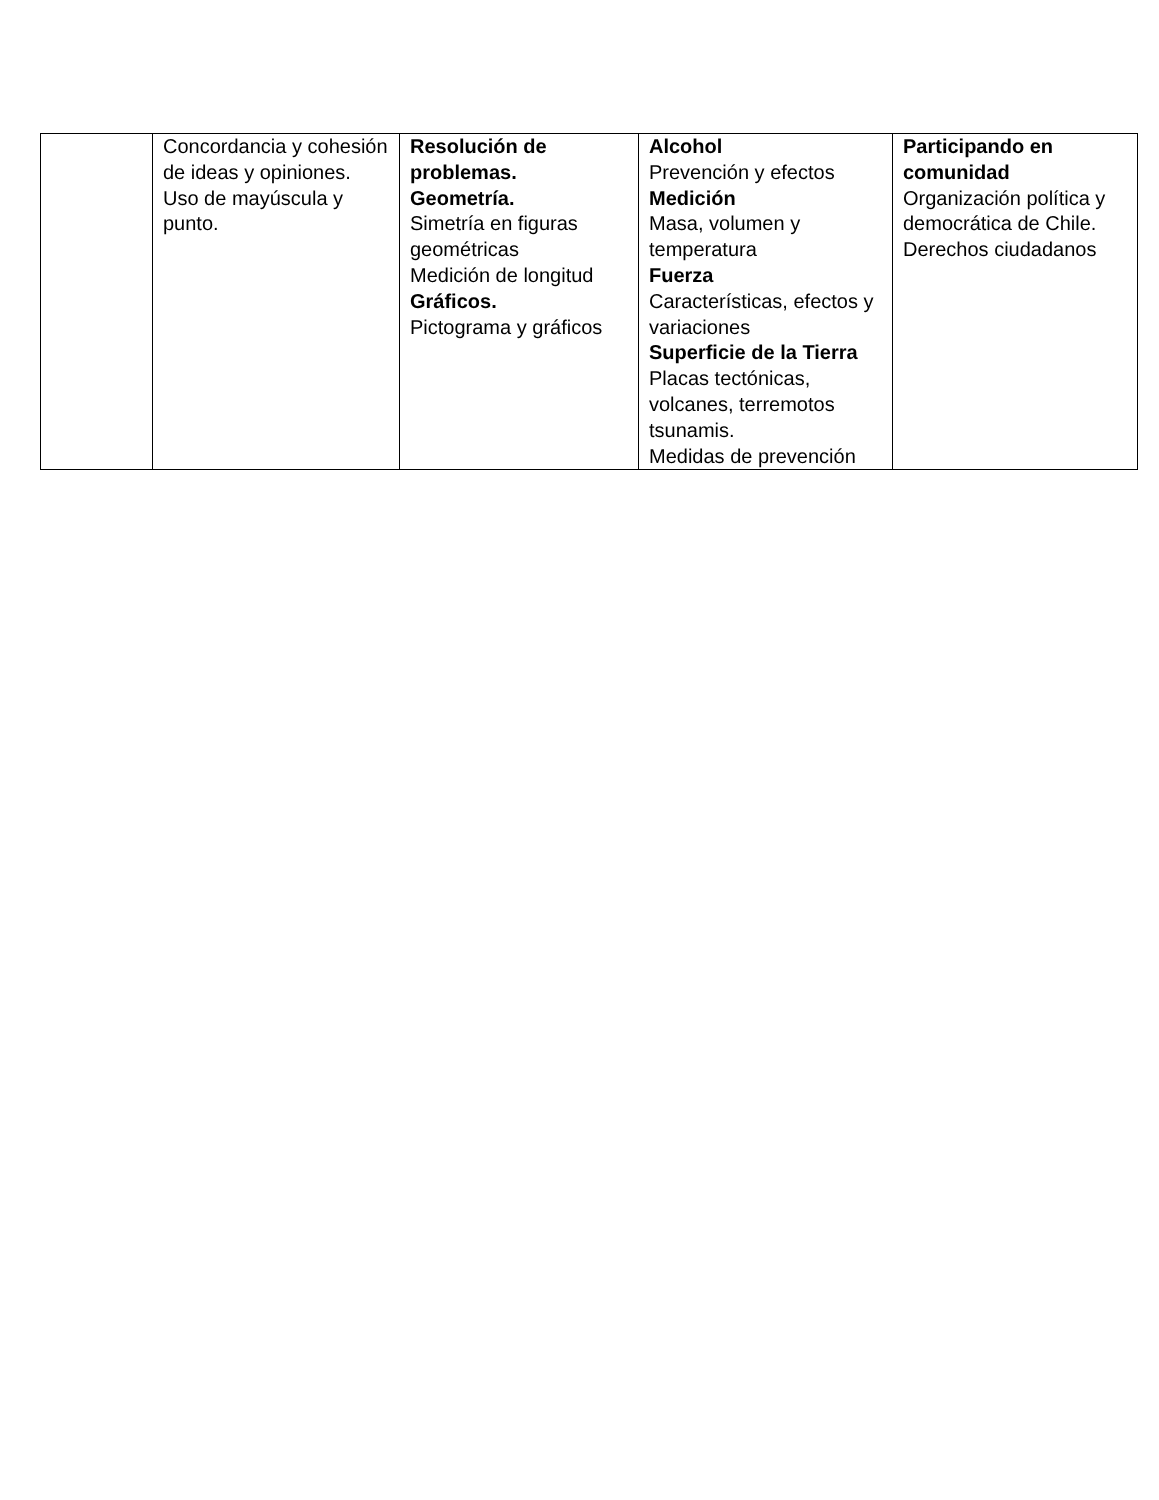| | Concordancia y cohesión de ideas y opiniones. Uso de mayúscula y punto. | Resolución de problemas. Geometría. Simetría en figuras geométricas Medición de longitud Gráficos. Pictograma y gráficos | Alcohol Prevención y efectos Medición Masa, volumen y temperatura Fuerza Características, efectos y variaciones Superficie de la Tierra Placas tectónicas, volcanes, terremotos tsunamis. Medidas de prevención | Participando en comunidad Organización política y democrática de Chile. Derechos ciudadanos |